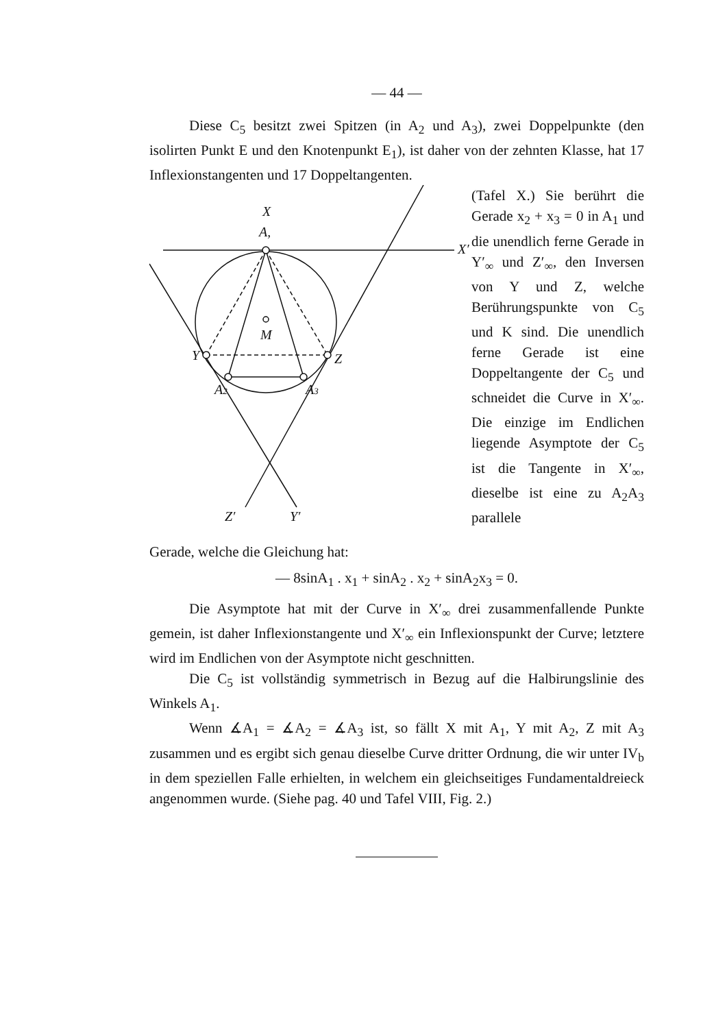— 44 —
Diese C<sub>5</sub> besitzt zwei Spitzen (in A<sub>2</sub> und A<sub>3</sub>), zwei Doppelpunkte (den isolirten Punkt E und den Knotenpunkt E<sub>1</sub>), ist daher von der zehnten Klasse, hat 17 Inflexionstangenten und 17 Doppeltangenten.
X
A,
M
Y
Z
A2
A3
Z′
Y′
X′
(Tafel X.) Sie berührt die Gerade x<sub>2</sub> + x<sub>3</sub> = 0 in A<sub>1</sub> und die unendlich ferne Gerade in Y′<sub>∞</sub> und Z′<sub>∞</sub>, den Inversen von Y und Z, welche Berührungspunkte von C<sub>5</sub> und K sind. Die unendlich ferne Gerade ist eine Doppeltangente der C<sub>5</sub> und schneidet die Curve in X′<sub>∞</sub>. Die einzige im Endlichen liegende Asymptote der C<sub>5</sub> ist die Tangente in X′<sub>∞</sub>, dieselbe ist eine zu A<sub>2</sub>A<sub>3</sub> parallele
Gerade, welche die Gleichung hat:
— 8sinA<sub>1</sub> . x<sub>1</sub> + sinA<sub>2</sub> . x<sub>2</sub> + sinA<sub>2</sub>x<sub>3</sub> = 0.
Die Asymptote hat mit der Curve in X′<sub>∞</sub> drei zusammenfallende Punkte gemein, ist daher Inflexionstangente und X′<sub>∞</sub> ein Inflexionspunkt der Curve; letztere wird im Endlichen von der Asymptote nicht geschnitten.
Die C<sub>5</sub> ist vollständig symmetrisch in Bezug auf die Halbirungslinie des Winkels A<sub>1</sub>.
Wenn ∡A<sub>1</sub> = ∡A<sub>2</sub> = ∡A<sub>3</sub> ist, so fällt X mit A<sub>1</sub>, Y mit A<sub>2</sub>, Z mit A<sub>3</sub> zusammen und es ergibt sich genau dieselbe Curve dritter Ordnung, die wir unter IV<sub>b</sub> in dem speziellen Falle erhielten, in welchem ein gleichseitiges Fundamentaldreieck angenommen wurde. (Siehe pag. 40 und Tafel VIII, Fig. 2.)